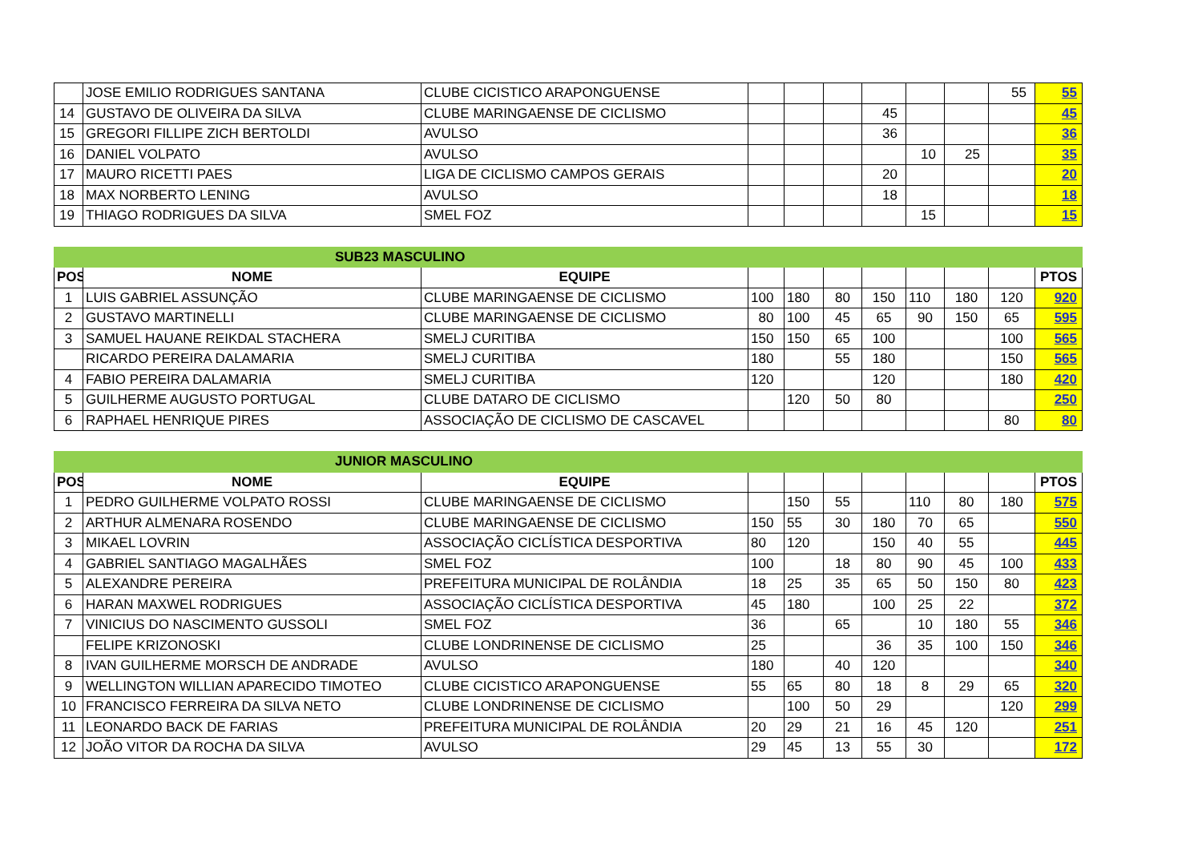| | JOSE EMILIO RODRIGUES SANTANA | CLUBE CICISTICO ARAPONGUENSE | | | | | | | 55 | 55 |
| 14 | GUSTAVO DE OLIVEIRA DA SILVA | CLUBE MARINGAENSE DE CICLISMO | | | | 45 | | | | 45 |
| 15 | GREGORI FILLIPE ZICH BERTOLDI | AVULSO | | | | 36 | | | | 36 |
| 16 | DANIEL VOLPATO | AVULSO | | | | | 10 | 25 | | 35 |
| 17 | MAURO RICETTI PAES | LIGA DE CICLISMO CAMPOS GERAIS | | | | 20 | | | | 20 |
| 18 | MAX NORBERTO LENING | AVULSO | | | | 18 | | | | 18 |
| 19 | THIAGO RODRIGUES DA SILVA | SMEL FOZ | | | | | 15 | | | 15 |
| SUB23 MASCULINO | | | | | | | | | | |
| POS | NOME | EQUIPE | | | | | | | | PTOS |
| 1 | LUIS GABRIEL ASSUNÇÃO | CLUBE MARINGAENSE DE CICLISMO | 100 | 180 | 80 | 150 | 110 | 180 | 120 | 920 |
| 2 | GUSTAVO MARTINELLI | CLUBE MARINGAENSE DE CICLISMO | 80 | 100 | 45 | 65 | 90 | 150 | 65 | 595 |
| 3 | SAMUEL HAUANE REIKDAL STACHERA | SMELJ CURITIBA | 150 | 150 | 65 | 100 | | | 100 | 565 |
| | RICARDO PEREIRA DALAMARIA | SMELJ CURITIBA | 180 | | 55 | 180 | | | 150 | 565 |
| 4 | FABIO PEREIRA DALAMARIA | SMELJ CURITIBA | 120 | | | 120 | | | 180 | 420 |
| 5 | GUILHERME AUGUSTO PORTUGAL | CLUBE DATARO DE CICLISMO | | 120 | 50 | 80 | | | | 250 |
| 6 | RAPHAEL HENRIQUE PIRES | ASSOCIAÇÃO DE CICLISMO DE CASCAVEL | | | | | | | 80 | 80 |
| JUNIOR MASCULINO | | | | | | | | | | |
| POS | NOME | EQUIPE | | | | | | | | PTOS |
| 1 | PEDRO GUILHERME VOLPATO ROSSI | CLUBE MARINGAENSE DE CICLISMO | | 150 | 55 | | 110 | 80 | 180 | 575 |
| 2 | ARTHUR ALMENARA ROSENDO | CLUBE MARINGAENSE DE CICLISMO | 150 | 55 | 30 | 180 | 70 | 65 | | 550 |
| 3 | MIKAEL LOVRIN | ASSOCIAÇÃO CICLÍSTICA DESPORTIVA | 80 | 120 | | 150 | 40 | 55 | | 445 |
| 4 | GABRIEL SANTIAGO MAGALHÃES | SMEL FOZ | 100 | | 18 | 80 | 90 | 45 | 100 | 433 |
| 5 | ALEXANDRE PEREIRA | PREFEITURA MUNICIPAL DE ROLÂNDIA | 18 | 25 | 35 | 65 | 50 | 150 | 80 | 423 |
| 6 | HARAN MAXWEL RODRIGUES | ASSOCIAÇÃO CICLÍSTICA DESPORTIVA | 45 | 180 | | 100 | 25 | 22 | | 372 |
| 7 | VINICIUS DO NASCIMENTO GUSSOLI | SMEL FOZ | 36 | | 65 | | 10 | 180 | 55 | 346 |
| | FELIPE KRIZONOSKI | CLUBE LONDRINENSE DE CICLISMO | 25 | | | 36 | 35 | 100 | 150 | 346 |
| 8 | IVAN GUILHERME MORSCH DE ANDRADE | AVULSO | 180 | | 40 | 120 | | | | 340 |
| 9 | WELLINGTON WILLIAN APARECIDO TIMOTEO | CLUBE CICISTICO ARAPONGUENSE | 55 | 65 | 80 | 18 | 8 | 29 | 65 | 320 |
| 10 | FRANCISCO FERREIRA DA SILVA NETO | CLUBE LONDRINENSE DE CICLISMO | | 100 | 50 | 29 | | | 120 | 299 |
| 11 | LEONARDO BACK DE FARIAS | PREFEITURA MUNICIPAL DE ROLÂNDIA | 20 | 29 | 21 | 16 | 45 | 120 | | 251 |
| 12 | JOÃO VITOR DA ROCHA DA SILVA | AVULSO | 29 | 45 | 13 | 55 | 30 | | | 172 |